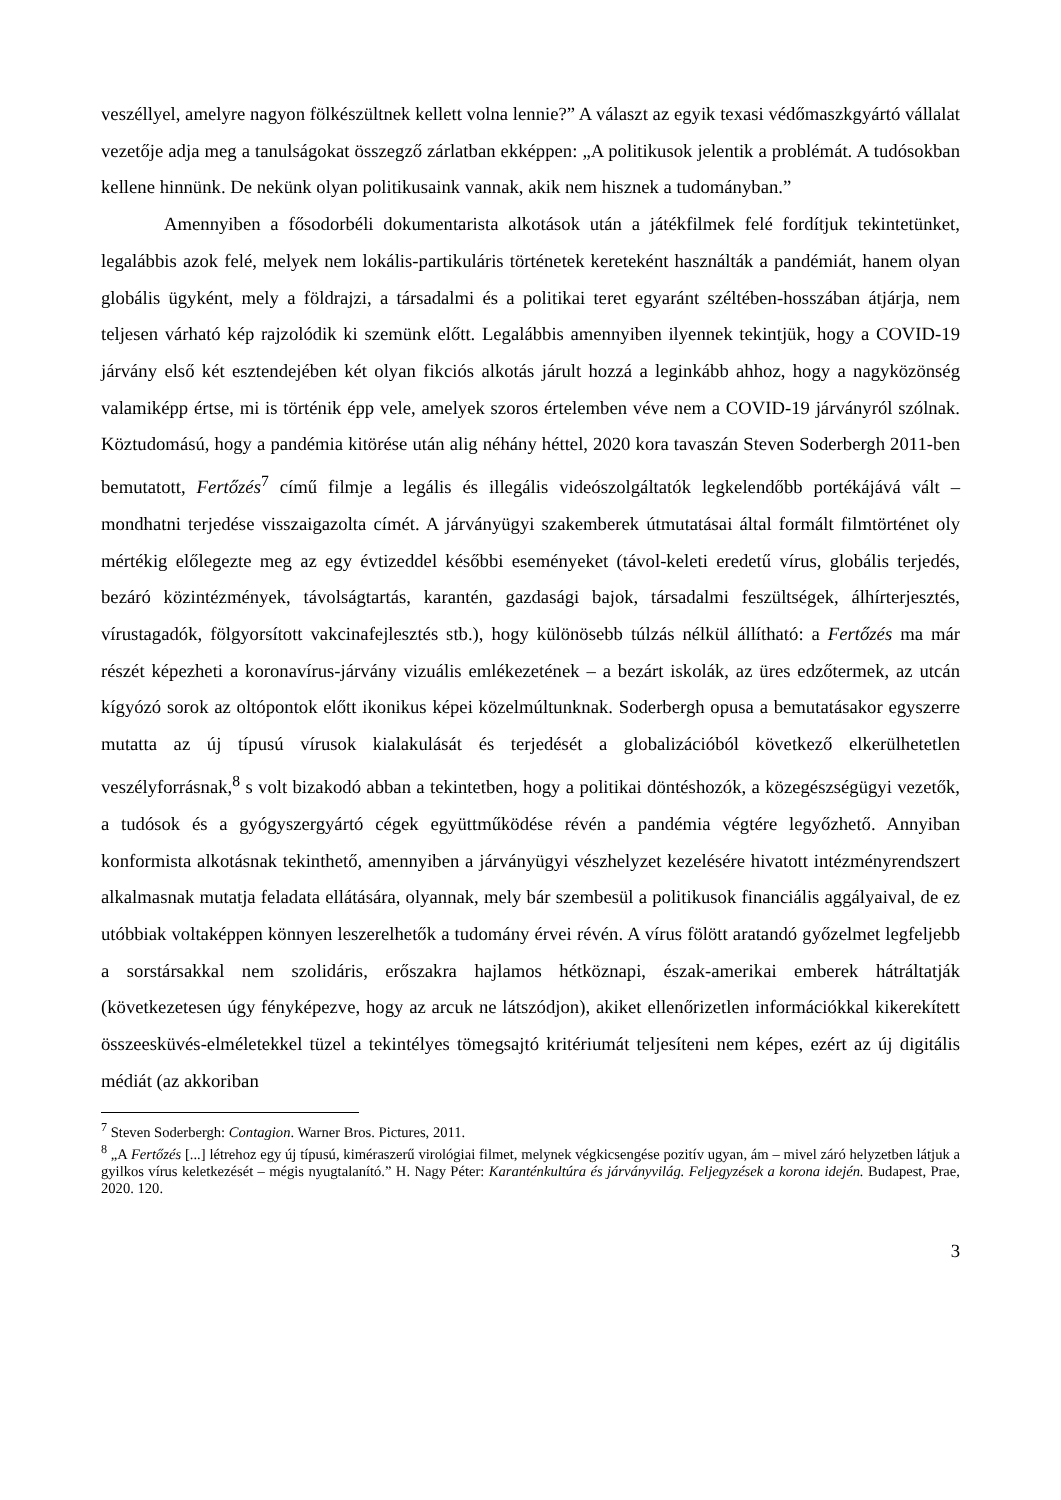veszéllyel, amelyre nagyon fölkészültnek kellett volna lennie?” A választ az egyik texasi védőmaszkgyártó vállalat vezetője adja meg a tanulságokat összegző zárlatban ekképpen: „A politikusok jelentik a problémát. A tudósokban kellene hinnünk. De nekünk olyan politikusaink vannak, akik nem hisznek a tudományban.”
Amennyiben a fősodorbéli dokumentarista alkotások után a játékfilmek felé fordítjuk tekintetünket, legalábbis azok felé, melyek nem lokális-partikuláris történetek kereteként használták a pandémiát, hanem olyan globális ügyként, mely a földrajzi, a társadalmi és a politikai teret egyaránt széltében-hosszában átjárja, nem teljesen várható kép rajzolódik ki szemünk előtt. Legalábbis amennyiben ilyennek tekintjük, hogy a COVID-19 járvány első két esztendejében két olyan fikciós alkotás járult hozzá a leginkább ahhoz, hogy a nagyközönség valamiképp értse, mi is történik épp vele, amelyek szoros értelemben véve nem a COVID-19 járványról szólnak. Köztudomású, hogy a pandémia kitörése után alig néhány héttel, 2020 kora tavaszán Steven Soderbergh 2011-ben bemutatott, Fertőzés<sup>7</sup> című filmje a legális és illegális videószolgáltatók legkelendőbb portékájává vált – mondhatni terjedése visszaigazolta címét. A járványügyi szakemberek útmutatásai által formált filmtörténet oly mértékig előlegezte meg az egy évtizeddel későbbi eseményeket (távol-keleti eredetű vírus, globális terjedés, bezáró közintézmények, távolságtartás, karantén, gazdasági bajok, társadalmi feszültségek, álhírterjesztés, vírustagadók, fölgyorsított vakcinafejlesztés stb.), hogy különösebb túlzás nélkül állítható: a Fertőzés ma már részét képezheti a koronavírus-járvány vizuális emlékezetének – a bezárt iskolák, az üres edzőtermek, az utcán kígyózó sorok az oltópontok előtt ikonikus képei közelmúltunknak. Soderbergh opusa a bemutatásakor egyszerre mutatta az új típusú vírusok kialakulását és terjedését a globalizációból következő elkerülhetetlen veszélyforrásnak,<sup>8</sup> s volt bizakodó abban a tekintetben, hogy a politikai döntéshozók, a közegészségügyi vezetők, a tudósok és a gyógyszergyártó cégek együttműködése révén a pandémia végtére legyőzhető. Annyiban konformista alkotásnak tekinthető, amennyiben a járványügyi vészhelyzet kezelésére hivatott intézményrendszert alkalmasnak mutatja feladata ellátására, olyannak, mely bár szembesül a politikusok financiális aggályaival, de ez utóbbiak voltaképpen könnyen leszerelhetők a tudomány érvei révén. A vírus fölött aratandó győzelmet legfeljebb a sorstársakkal nem szolidáris, erőszakra hajlamos hétköznapi, észak-amerikai emberek hátráltatják (következetesen úgy fényképezve, hogy az arcuk ne látszódjon), akiket ellenőrizetlen információkkal kikerekített összeesküvés-elméletekkel tüzel a tekintélyes tömegsajtó kritériumát teljesíteni nem képes, ezért az új digitális médiát (az akkoriban
<sup>7</sup> Steven Soderbergh: Contagion. Warner Bros. Pictures, 2011.
<sup>8</sup> „A Fertőzés [...] létrehoz egy új típusú, kiméraszerű virológiai filmet, melynek végkicsengése pozitív ugyan, ám – mivel záró helyzetben látjuk a gyilkos vírus keletkezését – mégis nyugtalanító.” H. Nagy Péter: Karanténkultúra és járványvilág. Feljegyzések a korona idején. Budapest, Prae, 2020. 120.
3